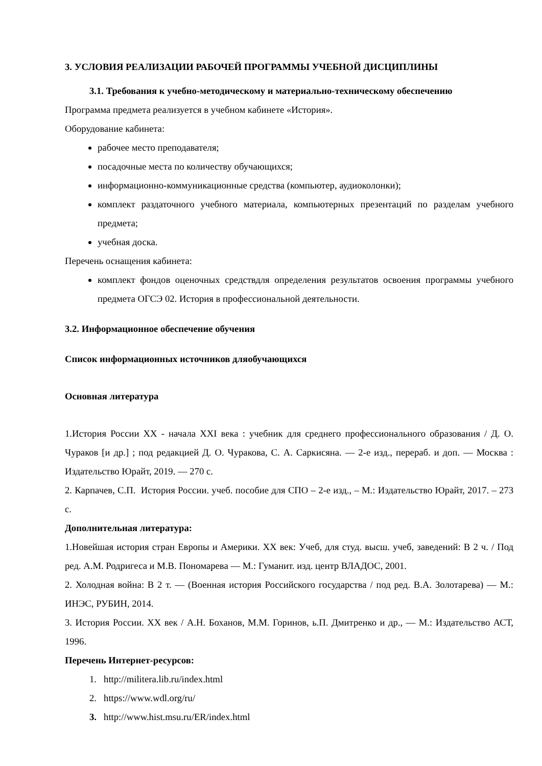3. УСЛОВИЯ РЕАЛИЗАЦИИ РАБОЧЕЙ ПРОГРАММЫ УЧЕБНОЙ ДИСЦИПЛИНЫ
3.1. Требования к учебно-методическому и материально-техническому обеспечению
Программа предмета реализуется в учебном кабинете «История».
Оборудование кабинета:
рабочее место преподавателя;
посадочные места по количеству обучающихся;
информационно-коммуникационные средства (компьютер, аудиоколонки);
комплект раздаточного учебного материала, компьютерных презентаций по разделам учебного предмета;
учебная доска.
Перечень оснащения кабинета:
комплект фондов оценочных средствдля определения результатов освоения программы учебного предмета ОГСЭ 02. История в профессиональной деятельности.
3.2. Информационное обеспечение обучения
Список информационных источников дляобучающихся
Основная литература
1.История России XX - начала XXI века : учебник для среднего профессионального образования / Д. О. Чураков [и др.] ; под редакцией Д. О. Чуракова, С. А. Саркисяна. — 2-е изд., перераб. и доп. — Москва : Издательство Юрайт, 2019. — 270 с.
2. Карпачев, С.П. История России. учеб. пособие для СПО – 2-е изд., – М.: Издательство Юрайт, 2017. – 273 с.
Дополнительная литература:
1.Новейшая история стран Европы и Америки. XX век: Учеб, для студ. высш. учеб, заведений: В 2 ч. / Под ред. А.М. Родригеса и М.В. Пономарева — М.: Гуманит. изд. центр ВЛАДОС, 2001.
2. Холодная война: В 2 т. — (Военная история Российского государства / под ред. В.А. Золотарева) — М.: ИНЭС, РУБИН, 2014.
3. История России. XX век / А.Н. Боханов, М.М. Горинов, ь.П. Дмитренко и др., — М.: Издательство АСТ, 1996.
Перечень Интернет-ресурсов:
1. http://militera.lib.ru/index.html
2. https://www.wdl.org/ru/
3. http://www.hist.msu.ru/ER/index.html